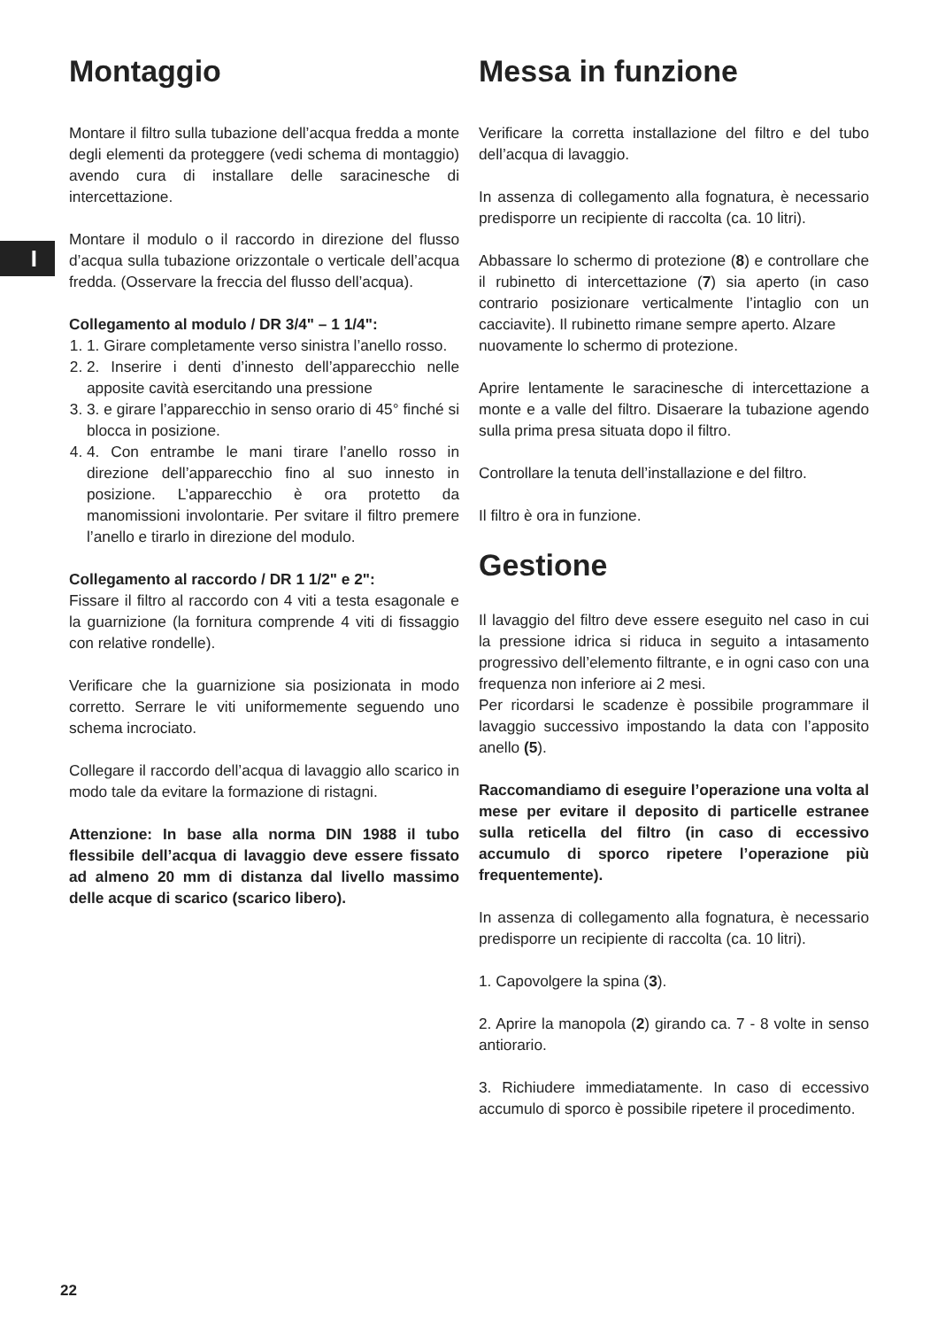I
Montaggio
Montare il filtro sulla tubazione dell’acqua fredda a monte degli elementi da proteggere (vedi schema di montaggio) avendo cura di installare delle saracinesche di intercettazione.
Montare il modulo o il raccordo in direzione del flusso d’acqua sulla tubazione orizzontale o verticale dell’acqua fredda. (Osservare la freccia del flusso dell’acqua).
Collegamento al modulo / DR 3/4" – 1 1/4":
1. 1. Girare completamente verso sinistra l’anello rosso.
2. 2. Inserire i denti d’innesto dell’apparecchio nelle apposite cavità esercitando una pressione
3. 3. e girare l’apparecchio in senso orario di 45° finché si blocca in posizione.
4. 4. Con entrambe le mani tirare l’anello rosso in direzione dell’apparecchio fino al suo innesto in posizione. L’apparecchio è ora protetto da manomissioni involontarie. Per svitare il filtro premere l’anello e tirarlo in direzione del modulo.
Collegamento al raccordo / DR 1 1/2" e 2":
Fissare il filtro al raccordo con 4 viti a testa esagonale e la guarnizione (la fornitura comprende 4 viti di fissaggio con relative rondelle).
Verificare che la guarnizione sia posizionata in modo corretto. Serrare le viti uniformemente seguendo uno schema incrociato.
Collegare il raccordo dell’acqua di lavaggio allo scarico in modo tale da evitare la formazione di ristagni.
Attenzione: In base alla norma DIN 1988 il tubo flessibile dell’acqua di lavaggio deve essere fissato ad almeno 20 mm di distanza dal livello massimo delle acque di scarico (scarico libero).
Messa in funzione
Verificare la corretta installazione del filtro e del tubo dell’acqua di lavaggio.
In assenza di collegamento alla fognatura, è necessario predisporre un recipiente di raccolta (ca. 10 litri).
Abbassare lo schermo di protezione (8) e controllare che il rubinetto di intercettazione (7) sia aperto (in caso contrario posizionare verticalmente l’intaglio con un cacciavite). Il rubinetto rimane sempre aperto. Alzare
nuovamente lo schermo di protezione.
Aprire lentamente le saracinesche di intercettazione a monte e a valle del filtro. Disaerare la tubazione agendo sulla prima presa situata dopo il filtro.
Controllare la tenuta dell’installazione e del filtro.
Il filtro è ora in funzione.
Gestione
Il lavaggio del filtro deve essere eseguito nel caso in cui la pressione idrica si riduca in seguito a intasamento progressivo dell’elemento filtrante, e in ogni caso con una frequenza non inferiore ai 2 mesi.
Per ricordarsi le scadenze è possibile programmare il lavaggio successivo impostando la data con l’apposito anello (5).
Raccomandiamo di eseguire l’operazione una volta al mese per evitare il deposito di particelle estranee sulla reticella del filtro (in caso di eccessivo accumulo di sporco ripetere l’operazione più frequentemente).
In assenza di collegamento alla fognatura, è necessario predisporre un recipiente di raccolta (ca. 10 litri).
1. Capovolgere la spina (3).
2. Aprire la manopola (2) girando ca. 7 - 8 volte in senso antiorario.
3. Richiudere immediatamente. In caso di eccessivo accumulo di sporco è possibile ripetere il procedimento.
22